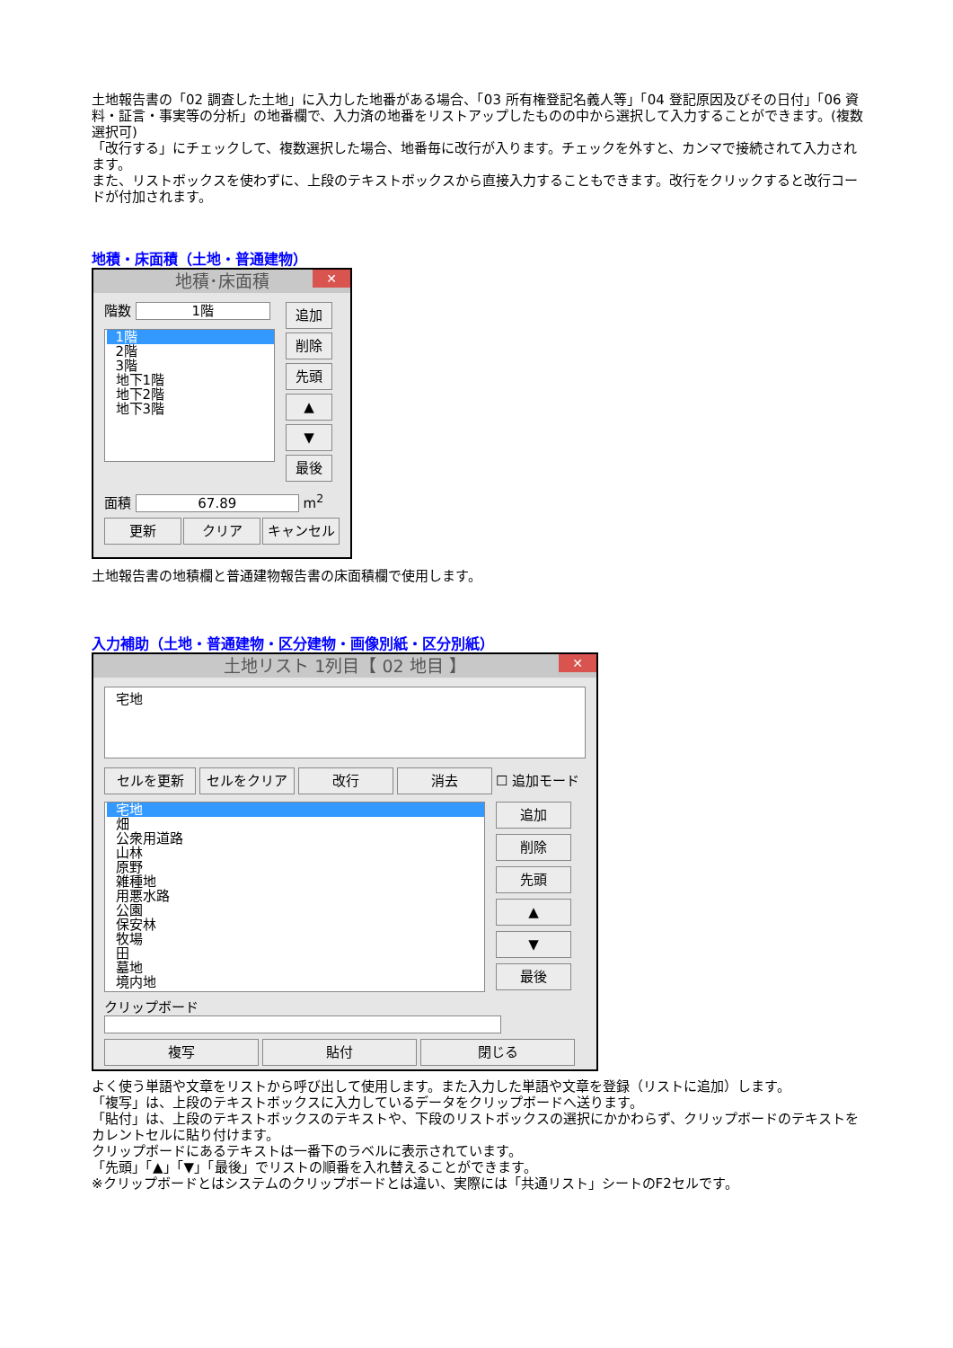土地報告書の「02 調査した土地」に入力した地番がある場合、「03 所有権登記名義人等」「04 登記原因及びその日付」「06 資料・証言・事実等の分析」の地番欄で、入力済の地番をリストアップしたものの中から選択して入力することができます。(複数選択可)
「改行する」にチェックして、複数選択した場合、地番毎に改行が入ります。チェックを外すと、カンマで接続されて入力されます。
また、リストボックスを使わずに、上段のテキストボックスから直接入力することもできます。改行をクリックすると改行コードが付加されます。
地積・床面積（土地・普通建物）
地積･床面積 ✕
階数 1階
1階
2階
3階
地下1階
地下2階
地下3階
追加
削除
先頭
▲
▼
最後
面積 67.89 m<sup>2</sup>
更新 クリア キャンセル
土地報告書の地積欄と普通建物報告書の床面積欄で使用します。
入力補助（土地・普通建物・区分建物・画像別紙・区分別紙）
土地リスト 1列目【 02 地目 】 ✕
宅地
セルを更新 セルをクリア 改行 消去 ☐ 追加モード
宅地
畑
公衆用道路
山林
原野
雑種地
用悪水路
公園
保安林
牧場
田
墓地
境内地
追加
削除
先頭
▲
▼
最後
クリップボード
複写 貼付 閉じる
よく使う単語や文章をリストから呼び出して使用します。また入力した単語や文章を登録（リストに追加）します。
「複写」は、上段のテキストボックスに入力しているデータをクリップボードへ送ります。
「貼付」は、上段のテキストボックスのテキストや、下段のリストボックスの選択にかかわらず、クリップボードのテキストをカレントセルに貼り付けます。
クリップボードにあるテキストは一番下のラベルに表示されています。
「先頭」「▲」「▼」「最後」でリストの順番を入れ替えることができます。
※クリップボードとはシステムのクリップボードとは違い、実際には「共通リスト」シートのF2セルです。